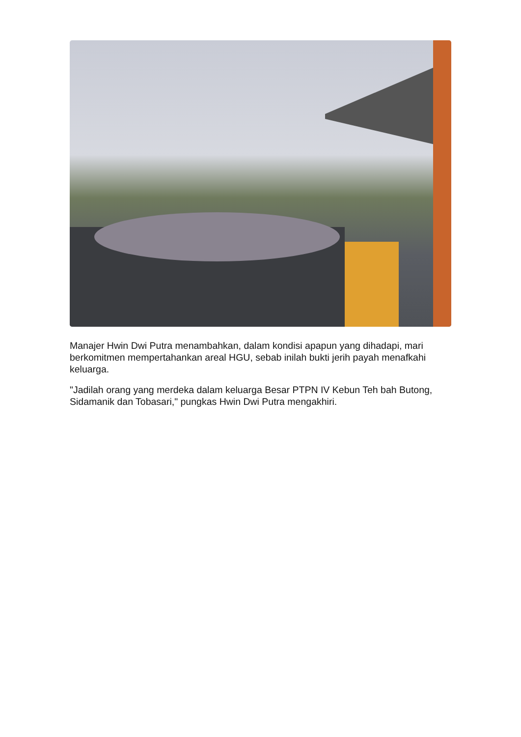Manajer Hwin Dwi Putra menambahkan, dalam kondisi apapun yang dihadapi, mari berkomitmen mempertahankan areal HGU, sebab inilah bukti jerih payah menafkahi keluarga.
"Jadilah orang yang merdeka dalam keluarga Besar PTPN IV Kebun Teh bah Butong, Sidamanik dan Tobasari," pungkas Hwin Dwi Putra mengakhiri.